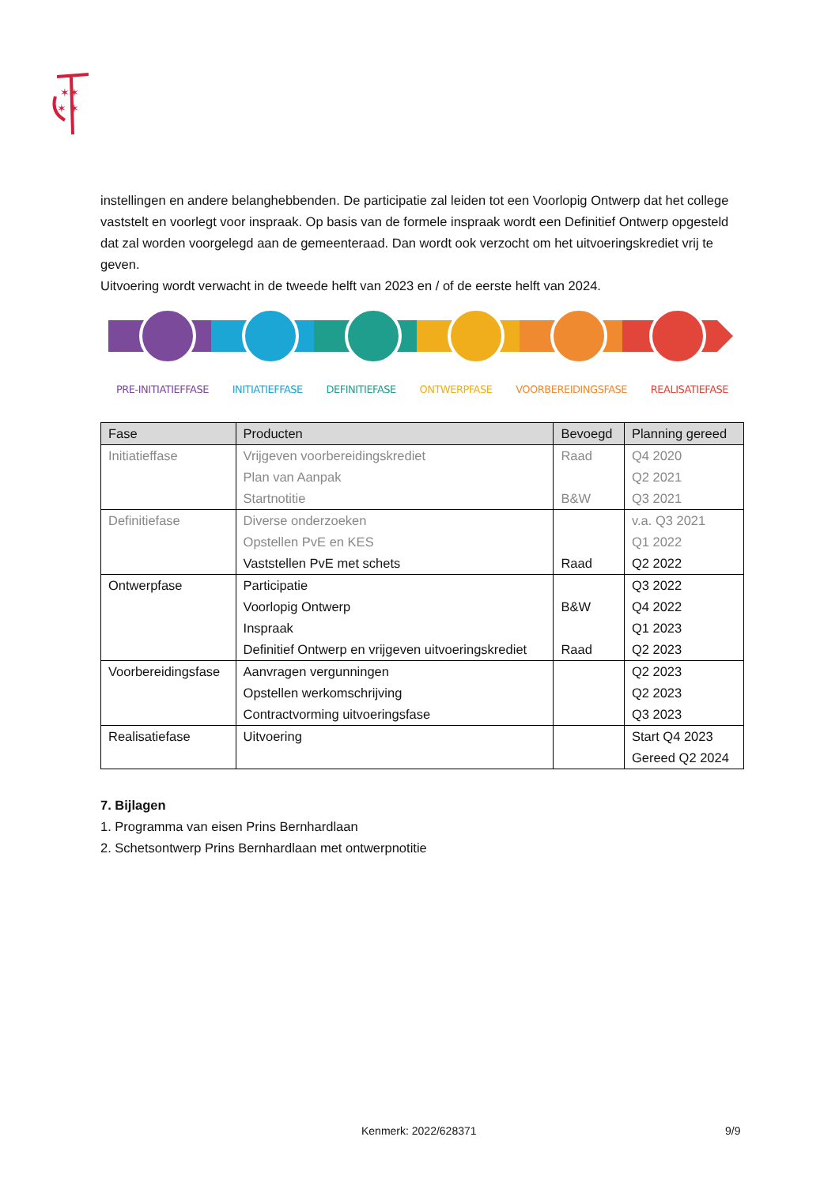✶✶
✶ ✶
instellingen en andere belanghebbenden. De participatie zal leiden tot een Voorlopig Ontwerp dat het college vaststelt en voorlegt voor inspraak. Op basis van de formele inspraak wordt een Definitief Ontwerp opgesteld dat zal worden voorgelegd aan de gemeenteraad. Dan wordt ook verzocht om het uitvoeringskrediet vrij te geven.
Uitvoering wordt verwacht in de tweede helft van 2023 en / of de eerste helft van 2024.
PRE-INITIATIEFFASE INITIATIEFFASE DEFINITIEFASE ONTWERPFASE VOORBEREIDINGSFASE REALISATIEFASE
| Fase | Producten | Bevoegd | Planning gereed |
| --- | --- | --- | --- |
| Initiatieffase | Vrijgeven voorbereidingskrediet Plan van Aanpak Startnotitie | Raad B&W | Q4 2020 Q2 2021 Q3 2021 |
| Definitiefase | Diverse onderzoeken Opstellen PvE en KES Vaststellen PvE met schets | Raad | v.a. Q3 2021 Q1 2022 Q2 2022 |
| Ontwerpfase | Participatie Voorlopig Ontwerp Inspraak Definitief Ontwerp en vrijgeven uitvoeringskrediet | B&W Raad | Q3 2022 Q4 2022 Q1 2023 Q2 2023 |
| Voorbereidingsfase | Aanvragen vergunningen Opstellen werkomschrijving Contractvorming uitvoeringsfase | | Q2 2023 Q2 2023 Q3 2023 |
| Realisatiefase | Uitvoering | | Start Q4 2023 Gereed Q2 2024 |
7. Bijlagen
1. Programma van eisen Prins Bernhardlaan
2. Schetsontwerp Prins Bernhardlaan met ontwerpnotitie
Kenmerk: 2022/628371 9/9